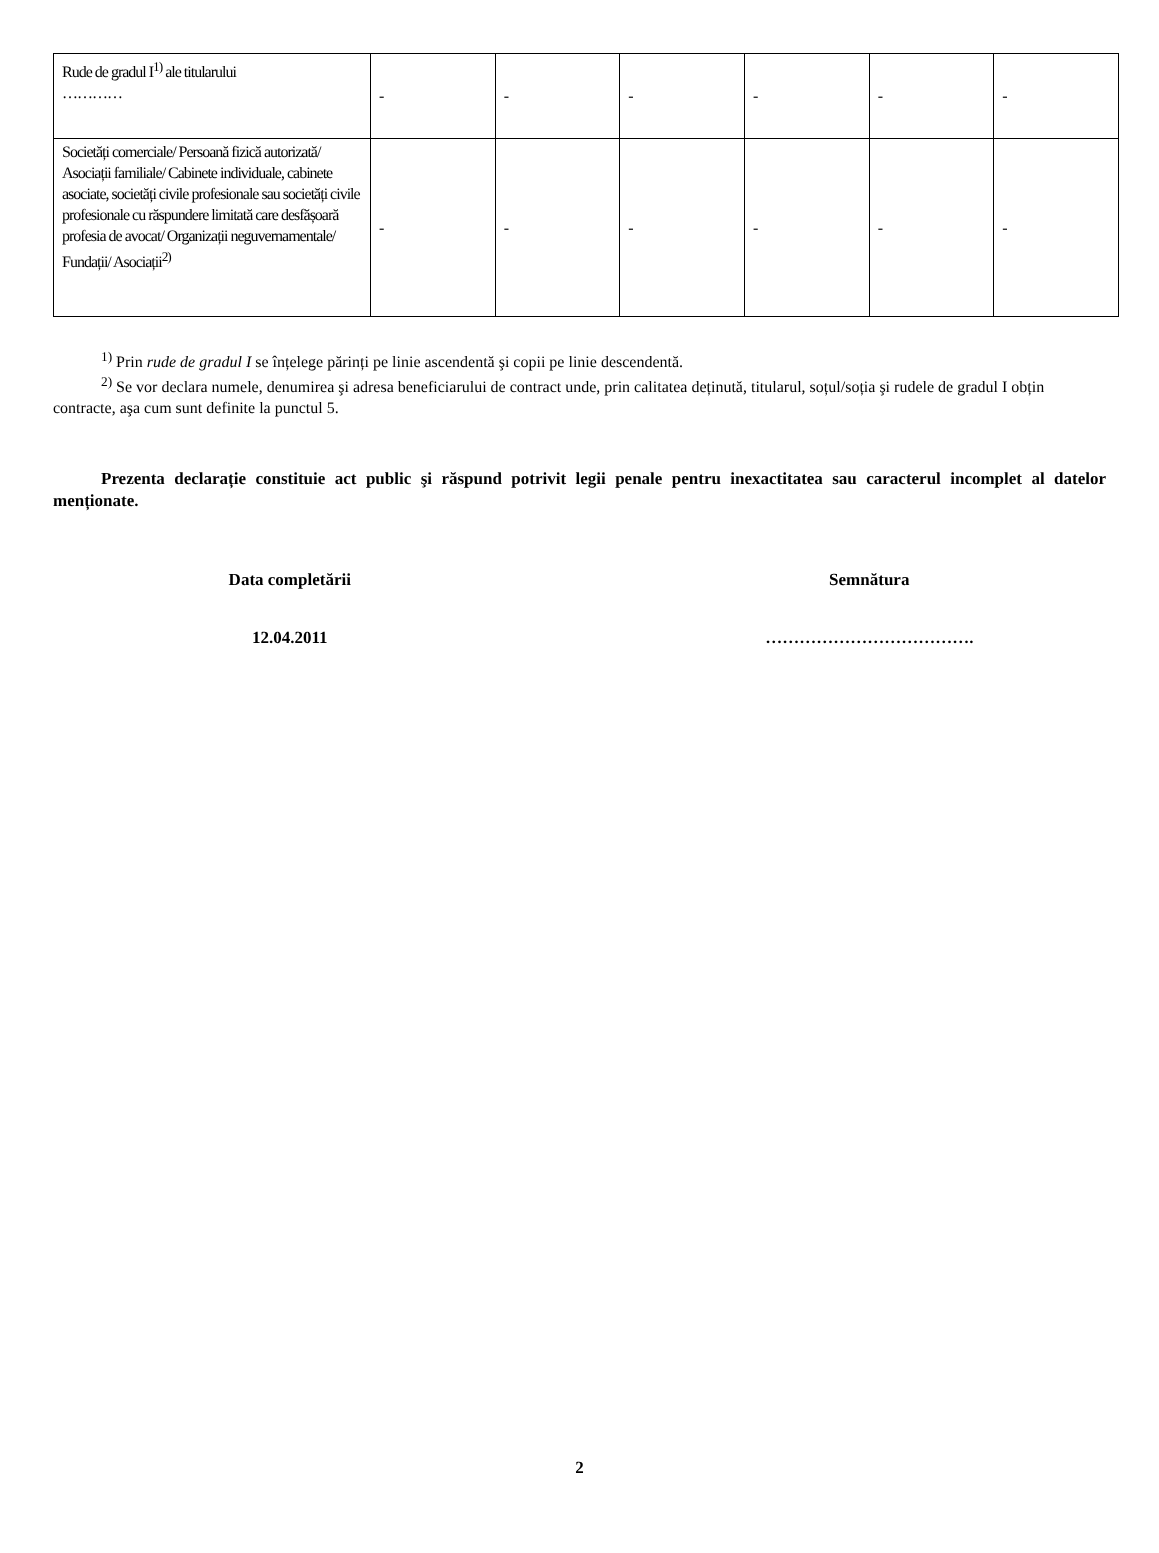| Rude de gradul I<sup>1)</sup> ale titularului ………… | - | - | - | - | - | - |
| Societăți comerciale/ Persoană fizică autorizată/ Asociații familiale/ Cabinete individuale, cabinete asociate, societăți civile profesionale sau societăți civile profesionale cu răspundere limitată care desfășoară profesia de avocat/ Organizații neguvernamentale/ Fundații/ Asociații<sup>2)</sup> | - | - | - | - | - | - |
<sup>1)</sup> Prin rude de gradul I se înțelege părinți pe linie ascendentă şi copii pe linie descendentă.
<sup>2)</sup> Se vor declara numele, denumirea şi adresa beneficiarului de contract unde, prin calitatea deținută, titularul, soțul/soția şi rudele de gradul I obțin contracte, aşa cum sunt definite la punctul 5.
Prezenta declarație constituie act public şi răspund potrivit legii penale pentru inexactitatea sau caracterul incomplet al datelor menționate.
Data completării
12.04.2011
Semnătura
……………………………….
2